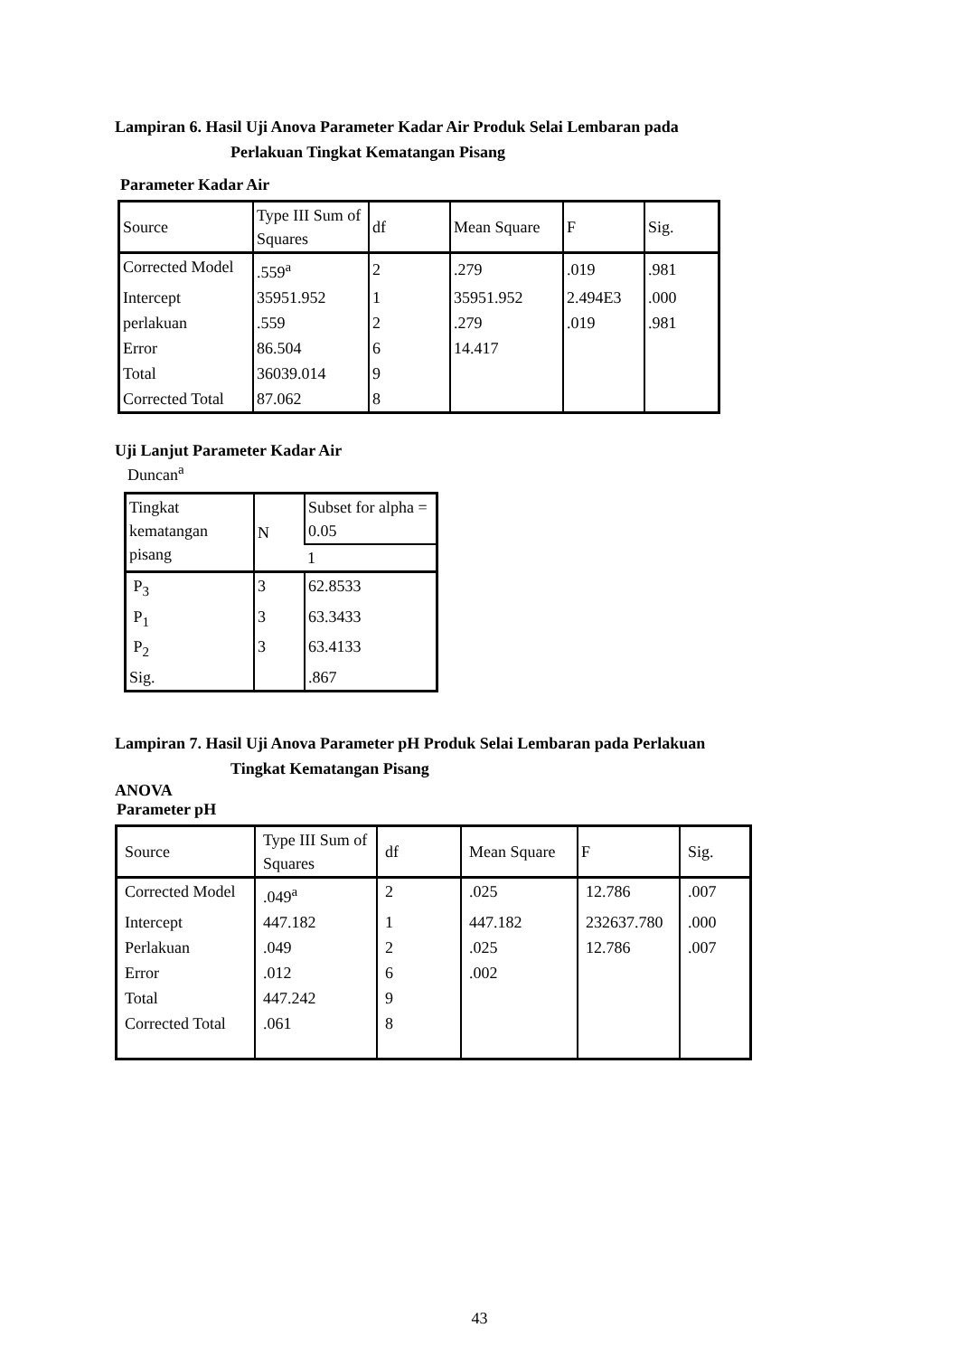Lampiran 6. Hasil Uji Anova Parameter Kadar Air Produk Selai Lembaran pada
Perlakuan Tingkat Kematangan Pisang
Parameter Kadar Air
| Source | Type III Sum of Squares | df | Mean Square | F | Sig. |
| Corrected Model | .559<sup>a</sup> | 2 | .279 | .019 | .981 |
| Intercept | 35951.952 | 1 | 35951.952 | 2.494E3 | .000 |
| perlakuan | .559 | 2 | .279 | .019 | .981 |
| Error | 86.504 | 6 | 14.417 | | |
| Total | 36039.014 | 9 | | | |
| Corrected Total | 87.062 | 8 | | | |
Uji Lanjut Parameter Kadar Air
Duncan<sup>a</sup>
| Tingkat kematangan pisang | N | Subset for alpha = 0.05 |
| | | 1 |
| P<sub>3</sub> | 3 | 62.8533 |
| P<sub>1</sub> | 3 | 63.3433 |
| P<sub>2</sub> | 3 | 63.4133 |
| Sig. | | .867 |
Lampiran 7. Hasil Uji Anova Parameter pH Produk Selai Lembaran pada Perlakuan
Tingkat Kematangan Pisang
ANOVA
Parameter pH
| Source | Type III Sum of Squares | df | Mean Square | F | Sig. |
| Corrected Model | .049<sup>a</sup> | 2 | .025 | 12.786 | .007 |
| Intercept | 447.182 | 1 | 447.182 | 232637.780 | .000 |
| Perlakuan | .049 | 2 | .025 | 12.786 | .007 |
| Error | .012 | 6 | .002 | | |
| Total | 447.242 | 9 | | | |
| Corrected Total | .061 | 8 | | | |
43